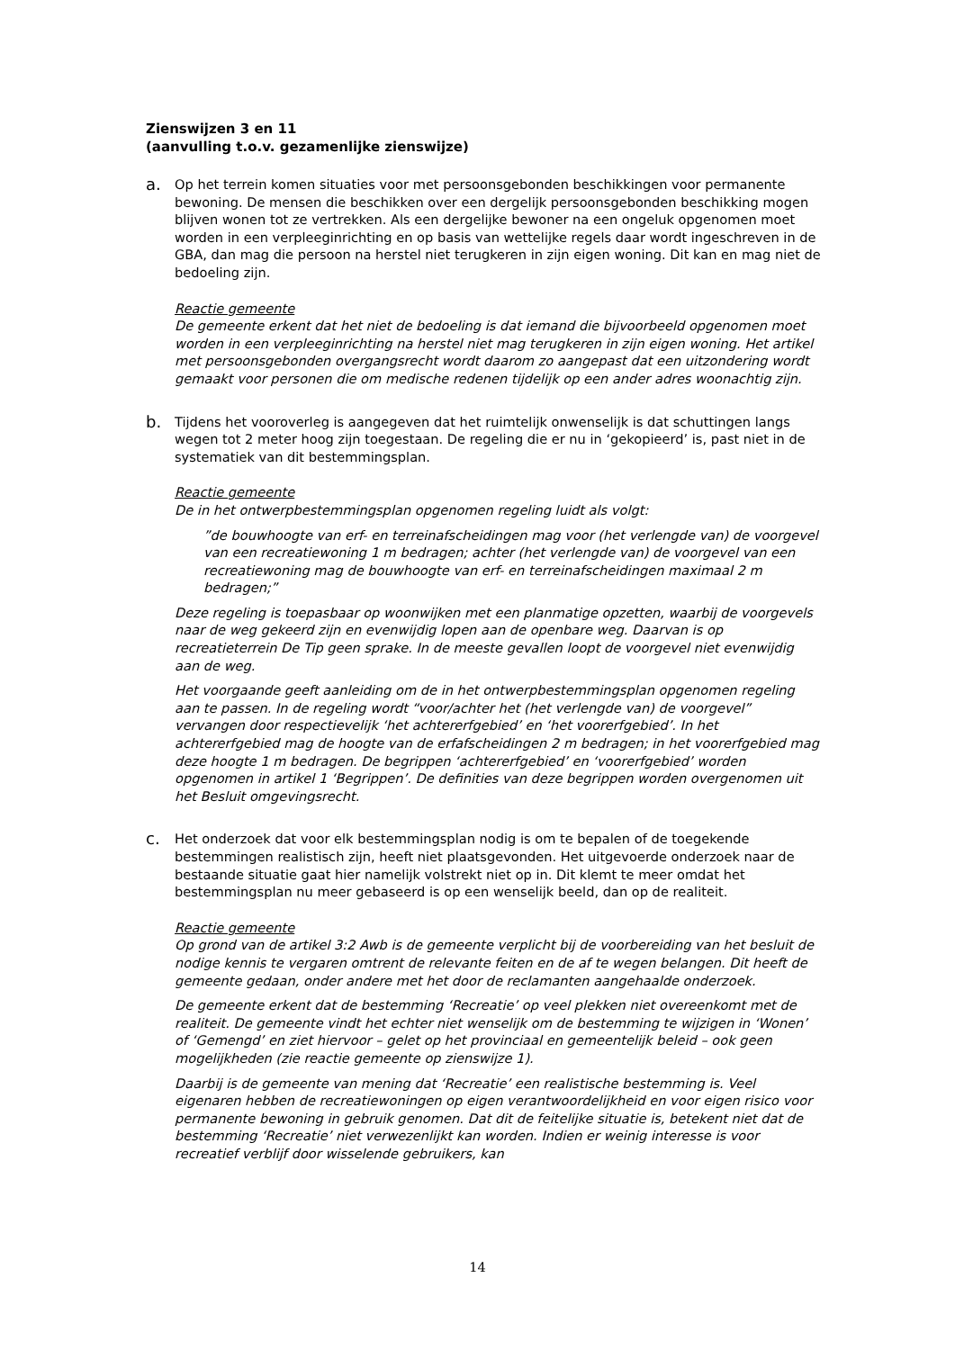Zienswijzen 3 en 11
(aanvulling t.o.v. gezamenlijke zienswijze)
a.
Op het terrein komen situaties voor met persoonsgebonden beschikkingen voor permanente bewoning. De mensen die beschikken over een dergelijk persoonsgebonden beschikking mogen blijven wonen tot ze vertrekken. Als een dergelijke bewoner na een ongeluk opgenomen moet worden in een verpleeginrichting en op basis van wettelijke regels daar wordt ingeschreven in de GBA, dan mag die persoon na herstel niet terugkeren in zijn eigen woning. Dit kan en mag niet de bedoeling zijn.
Reactie gemeente
De gemeente erkent dat het niet de bedoeling is dat iemand die bijvoorbeeld opgenomen moet worden in een verpleeginrichting na herstel niet mag terugkeren in zijn eigen woning. Het artikel met persoonsgebonden overgangsrecht wordt daarom zo aangepast dat een uitzondering wordt gemaakt voor personen die om medische redenen tijdelijk op een ander adres woonachtig zijn.
b.
Tijdens het vooroverleg is aangegeven dat het ruimtelijk onwenselijk is dat schuttingen langs wegen tot 2 meter hoog zijn toegestaan. De regeling die er nu in ‘gekopieerd’ is, past niet in de systematiek van dit bestemmingsplan.
Reactie gemeente
De in het ontwerpbestemmingsplan opgenomen regeling luidt als volgt:
”de bouwhoogte van erf- en terreinafscheidingen mag voor (het verlengde van) de voorgevel van een recreatiewoning 1 m bedragen; achter (het verlengde van) de voorgevel van een recreatiewoning mag de bouwhoogte van erf- en terreinafscheidingen maximaal 2 m bedragen;”
Deze regeling is toepasbaar op woonwijken met een planmatige opzetten, waarbij de voorgevels naar de weg gekeerd zijn en evenwijdig lopen aan de openbare weg. Daarvan is op recreatieterrein De Tip geen sprake. In de meeste gevallen loopt de voorgevel niet evenwijdig aan de weg.
Het voorgaande geeft aanleiding om de in het ontwerpbestemmingsplan opgenomen regeling aan te passen. In de regeling wordt “voor/achter het (het verlengde van) de voorgevel” vervangen door respectievelijk ‘het achtererfgebied’ en ‘het voorerfgebied’. In het achtererfgebied mag de hoogte van de erfafscheidingen 2 m bedragen; in het voorerfgebied mag deze hoogte 1 m bedragen. De begrippen ‘achtererfgebied’ en ‘voorerfgebied’ worden opgenomen in artikel 1 ‘Begrippen’. De definities van deze begrippen worden overgenomen uit het Besluit omgevingsrecht.
c.
Het onderzoek dat voor elk bestemmingsplan nodig is om te bepalen of de toegekende bestemmingen realistisch zijn, heeft niet plaatsgevonden. Het uitgevoerde onderzoek naar de bestaande situatie gaat hier namelijk volstrekt niet op in. Dit klemt te meer omdat het bestemmingsplan nu meer gebaseerd is op een wenselijk beeld, dan op de realiteit.
Reactie gemeente
Op grond van de artikel 3:2 Awb is de gemeente verplicht bij de voorbereiding van het besluit de nodige kennis te vergaren omtrent de relevante feiten en de af te wegen belangen. Dit heeft de gemeente gedaan, onder andere met het door de reclamanten aangehaalde onderzoek.
De gemeente erkent dat de bestemming ‘Recreatie’ op veel plekken niet overeenkomt met de realiteit. De gemeente vindt het echter niet wenselijk om de bestemming te wijzigen in ‘Wonen’ of ‘Gemengd’ en ziet hiervoor – gelet op het provinciaal en gemeentelijk beleid – ook geen mogelijkheden (zie reactie gemeente op zienswijze 1).
Daarbij is de gemeente van mening dat ‘Recreatie’ een realistische bestemming is. Veel eigenaren hebben de recreatiewoningen op eigen verantwoordelijkheid en voor eigen risico voor permanente bewoning in gebruik genomen. Dat dit de feitelijke situatie is, betekent niet dat de bestemming ‘Recreatie’ niet verwezenlijkt kan worden. Indien er weinig interesse is voor recreatief verblijf door wisselende gebruikers, kan
14